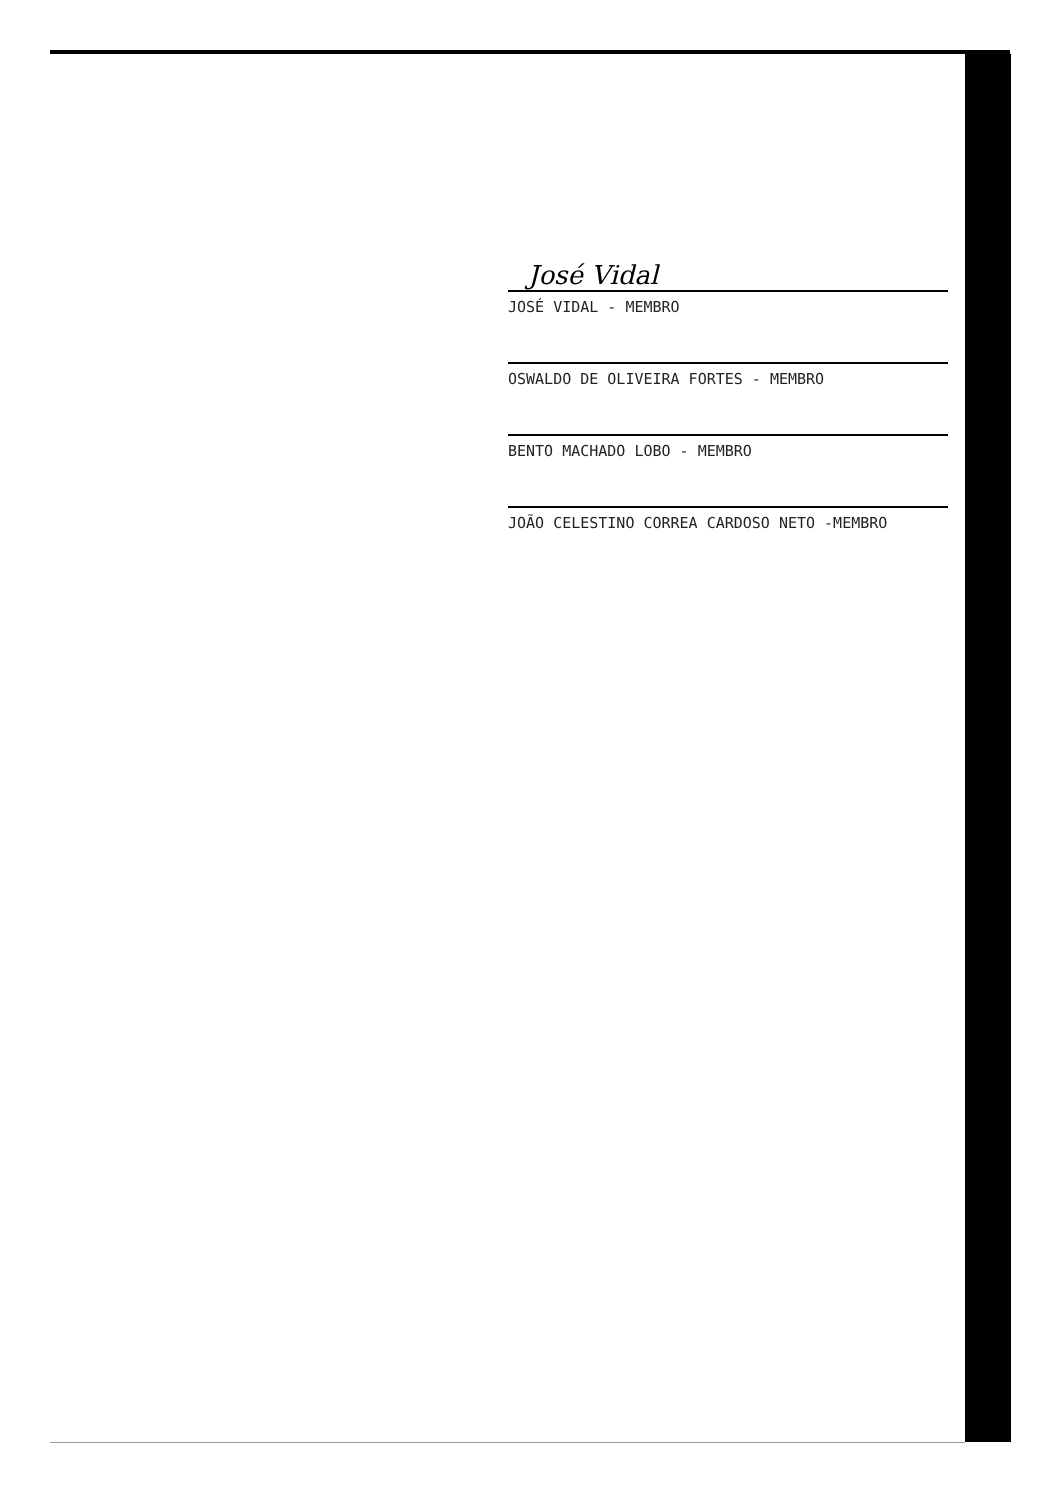José Vidal
JOSÉ VIDAL - MEMBRO
OSWALDO DE OLIVEIRA FORTES - MEMBRO
BENTO MACHADO LOBO - MEMBRO
JOÃO CELESTINO CORREA CARDOSO NETO -MEMBRO